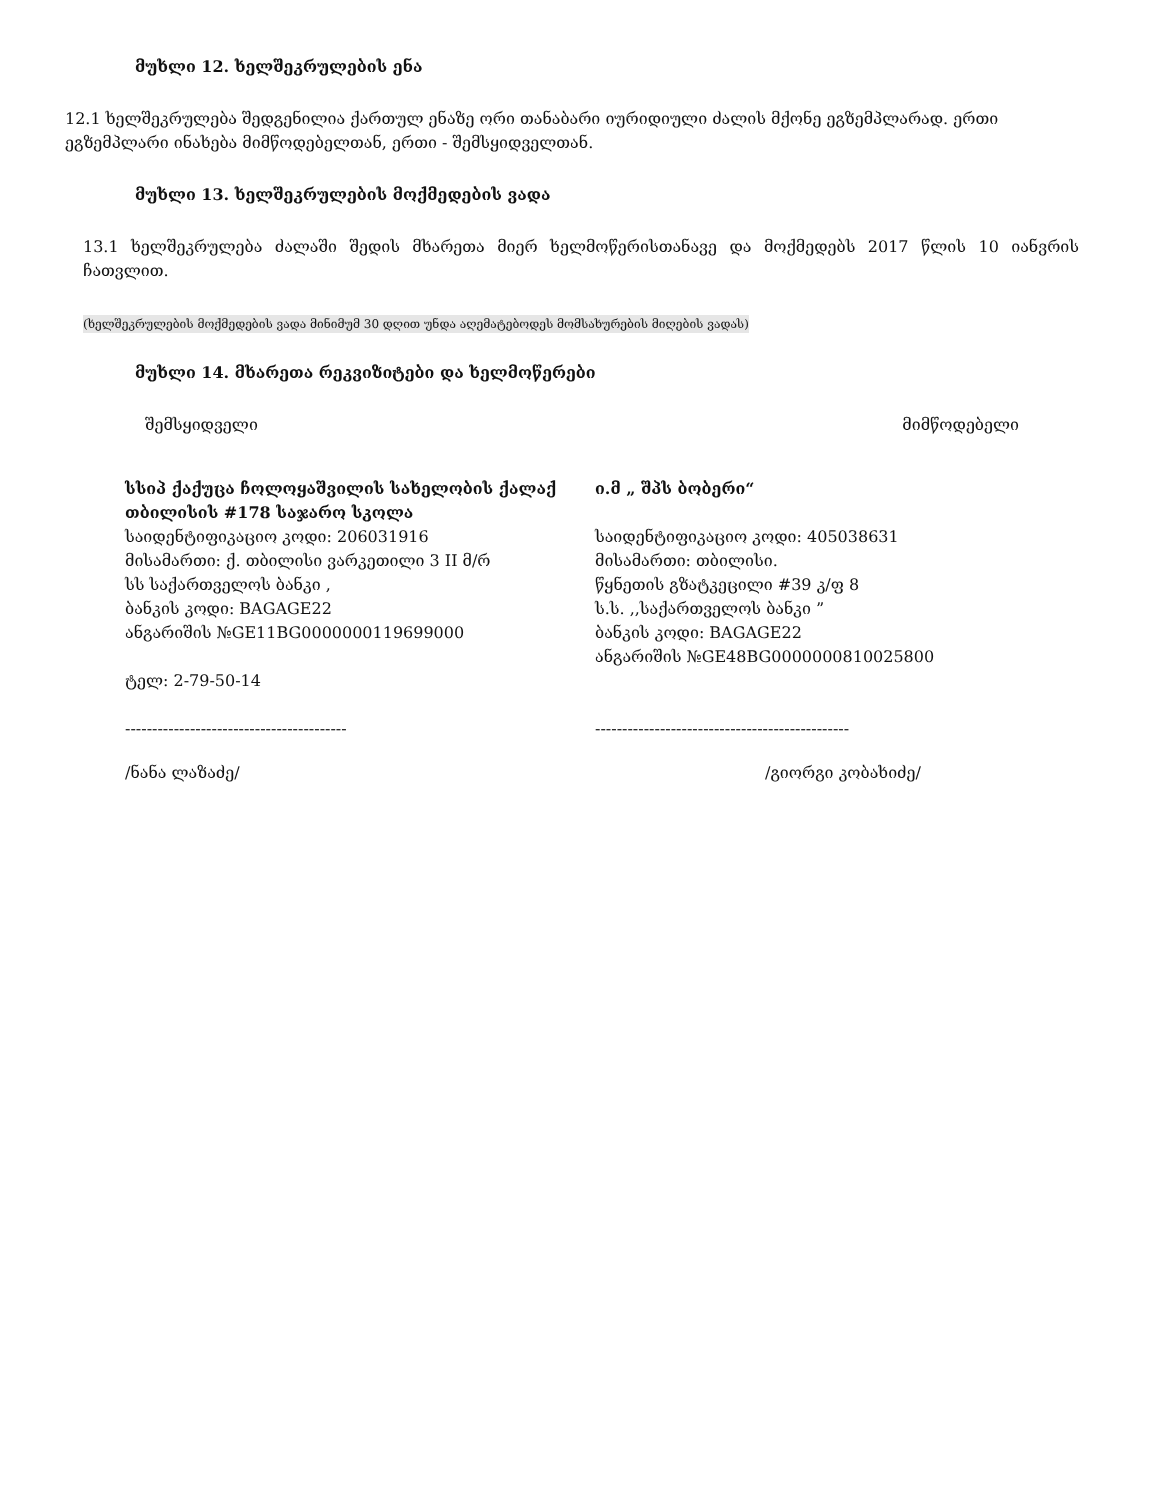მუხლი 12. ხელშეკრულების ენა
12.1 ხელშეკრულება შედგენილია ქართულ ენაზე ორი თანაბარი იურიდიული ძალის მქონე ეგზემპლარად. ერთი ეგზემპლარი ინახება მიმწოდებელთან, ერთი - შემსყიდველთან.
მუხლი 13. ხელშეკრულების მოქმედების ვადა
13.1 ხელშეკრულება ძალაში შედის მხარეთა მიერ ხელმოწერისთანავე და მოქმედებს 2017 წლის 10 იანვრის ჩათვლით.
(ხელშეკრულების მოქმედების ვადა მინიმუმ 30 დღით უნდა აღემატებოდეს მომსახურების მიღების ვადას)
მუხლი 14. მხარეთა რეკვიზიტები და ხელმოწერები
შემსყიდველი მიმწოდებელი
სსიპ ქაქუცა ჩოლოყაშვილის სახელობის ქალაქ თბილისის #178 საჯარო სკოლა
საიდენტიფიკაციო კოდი: 206031916
მისამართი: ქ. თბილისი ვარკეთილი 3 II მ/რ
სს საქართველოს ბანკი ,
ბანკის კოდი: BAGAGE22
ანგარიშის №GE11BG0000000119699000
ტელ: 2-79-50-14
-----------------------------------------
/ნანა ლაზაძე/
ი.მ „ შპს ბობერი“
საიდენტიფიკაციო კოდი: 405038631
მისამართი: თბილისი.
წყნეთის გზატკეცილი #39 კ/ფ 8
ს.ს. ,,საქართველოს ბანკი ”
ბანკის კოდი: BAGAGE22
ანგარიშის №GE48BG0000000810025800
-----------------------------------------------
/გიორგი კობახიძე/